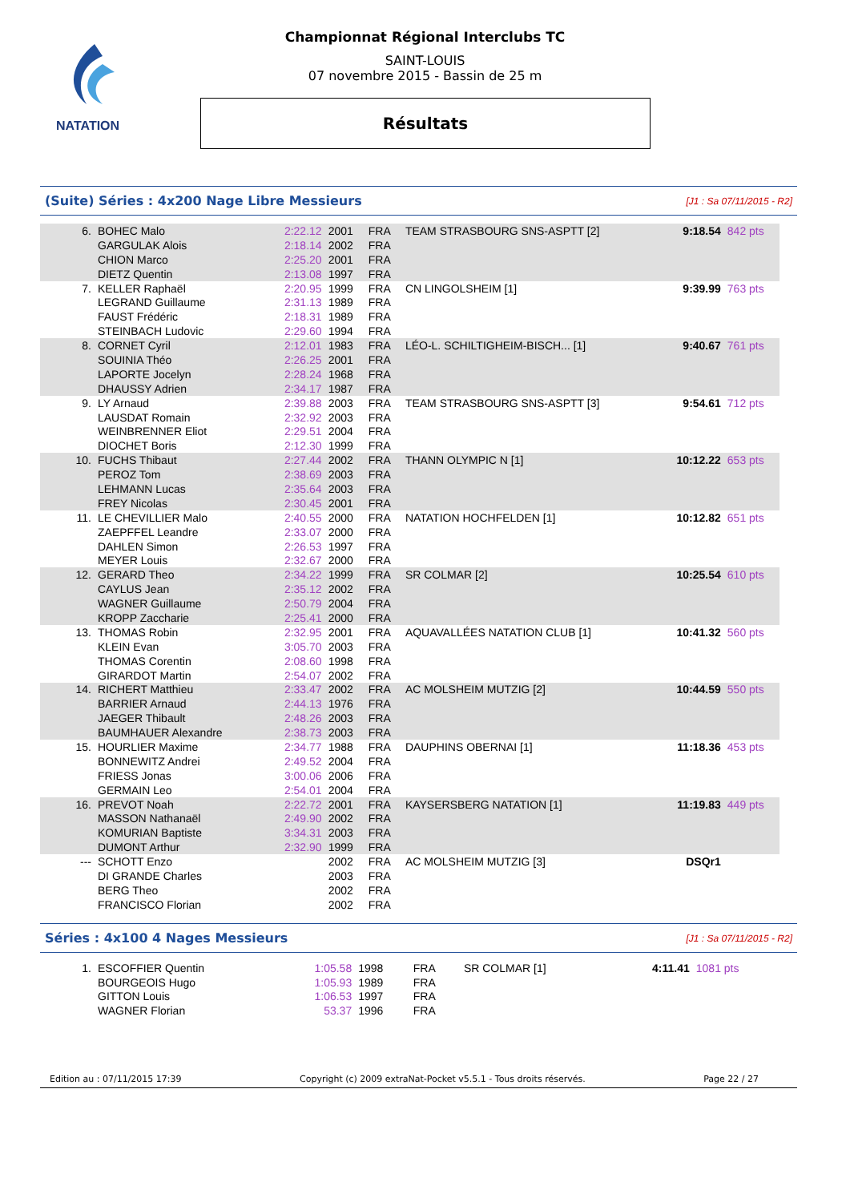NATATION
Championnat Régional Interclubs TC
SAINT-LOUIS
07 novembre 2015 - Bassin de 25 m
Résultats
(Suite) Séries : 4x200 Nage Libre Messieurs [J1 : Sa 07/11/2015 - R2]
| 6. | BOHEC Malo | 2:22.12 | 2001 | FRA | TEAM STRASBOURG SNS-ASPTT [2] | 9:18.54 | 842 pts |
| | GARGULAK Alois | 2:18.14 | 2002 | FRA | | | |
| | CHION Marco | 2:25.20 | 2001 | FRA | | | |
| | DIETZ Quentin | 2:13.08 | 1997 | FRA | | | |
| 7. | KELLER Raphaël | 2:20.95 | 1999 | FRA | CN LINGOLSHEIM [1] | 9:39.99 | 763 pts |
| | LEGRAND Guillaume | 2:31.13 | 1989 | FRA | | | |
| | FAUST Frédéric | 2:18.31 | 1989 | FRA | | | |
| | STEINBACH Ludovic | 2:29.60 | 1994 | FRA | | | |
| 8. | CORNET Cyril | 2:12.01 | 1983 | FRA | LÉO-L. SCHILTIGHEIM-BISCH... [1] | 9:40.67 | 761 pts |
| | SOUINIA Théo | 2:26.25 | 2001 | FRA | | | |
| | LAPORTE Jocelyn | 2:28.24 | 1968 | FRA | | | |
| | DHAUSSY Adrien | 2:34.17 | 1987 | FRA | | | |
| 9. | LY Arnaud | 2:39.88 | 2003 | FRA | TEAM STRASBOURG SNS-ASPTT [3] | 9:54.61 | 712 pts |
| | LAUSDAT Romain | 2:32.92 | 2003 | FRA | | | |
| | WEINBRENNER Eliot | 2:29.51 | 2004 | FRA | | | |
| | DIOCHET Boris | 2:12.30 | 1999 | FRA | | | |
| 10. | FUCHS Thibaut | 2:27.44 | 2002 | FRA | THANN OLYMPIC N [1] | 10:12.22 | 653 pts |
| | PEROZ Tom | 2:38.69 | 2003 | FRA | | | |
| | LEHMANN Lucas | 2:35.64 | 2003 | FRA | | | |
| | FREY Nicolas | 2:30.45 | 2001 | FRA | | | |
| 11. | LE CHEVILLIER Malo | 2:40.55 | 2000 | FRA | NATATION HOCHFELDEN [1] | 10:12.82 | 651 pts |
| | ZAEPFFEL Leandre | 2:33.07 | 2000 | FRA | | | |
| | DAHLEN Simon | 2:26.53 | 1997 | FRA | | | |
| | MEYER Louis | 2:32.67 | 2000 | FRA | | | |
| 12. | GERARD Theo | 2:34.22 | 1999 | FRA | SR COLMAR [2] | 10:25.54 | 610 pts |
| | CAYLUS Jean | 2:35.12 | 2002 | FRA | | | |
| | WAGNER Guillaume | 2:50.79 | 2004 | FRA | | | |
| | KROPP Zaccharie | 2:25.41 | 2000 | FRA | | | |
| 13. | THOMAS Robin | 2:32.95 | 2001 | FRA | AQUAVALLÉES NATATION CLUB [1] | 10:41.32 | 560 pts |
| | KLEIN Evan | 3:05.70 | 2003 | FRA | | | |
| | THOMAS Corentin | 2:08.60 | 1998 | FRA | | | |
| | GIRARDOT Martin | 2:54.07 | 2002 | FRA | | | |
| 14. | RICHERT Matthieu | 2:33.47 | 2002 | FRA | AC MOLSHEIM MUTZIG [2] | 10:44.59 | 550 pts |
| | BARRIER Arnaud | 2:44.13 | 1976 | FRA | | | |
| | JAEGER Thibault | 2:48.26 | 2003 | FRA | | | |
| | BAUMHAUER Alexandre | 2:38.73 | 2003 | FRA | | | |
| 15. | HOURLIER Maxime | 2:34.77 | 1988 | FRA | DAUPHINS OBERNAI [1] | 11:18.36 | 453 pts |
| | BONNEWITZ Andrei | 2:49.52 | 2004 | FRA | | | |
| | FRIESS Jonas | 3:00.06 | 2006 | FRA | | | |
| | GERMAIN Leo | 2:54.01 | 2004 | FRA | | | |
| 16. | PREVOT Noah | 2:22.72 | 2001 | FRA | KAYSERSBERG NATATION [1] | 11:19.83 | 449 pts |
| | MASSON Nathanaël | 2:49.90 | 2002 | FRA | | | |
| | KOMURIAN Baptiste | 3:34.31 | 2003 | FRA | | | |
| | DUMONT Arthur | 2:32.90 | 1999 | FRA | | | |
| --- | SCHOTT Enzo | | 2002 | FRA | AC MOLSHEIM MUTZIG [3] | DSQr1 | |
| | DI GRANDE Charles | | 2003 | FRA | | | |
| | BERG Theo | | 2002 | FRA | | | |
| | FRANCISCO Florian | | 2002 | FRA | | | |
Séries : 4x100 4 Nages Messieurs [J1 : Sa 07/11/2015 - R2]
| 1. | ESCOFFIER Quentin | 1:05.58 | 1998 | FRA | SR COLMAR [1] | 4:11.41 | 1081 pts |
| | BOURGEOIS Hugo | 1:05.93 | 1989 | FRA | | | |
| | GITTON Louis | 1:06.53 | 1997 | FRA | | | |
| | WAGNER Florian | 53.37 | 1996 | FRA | | | |
Edition au : 07/11/2015 17:39 Copyright (c) 2009 extraNat-Pocket v5.5.1 - Tous droits réservés. Page 22 / 27